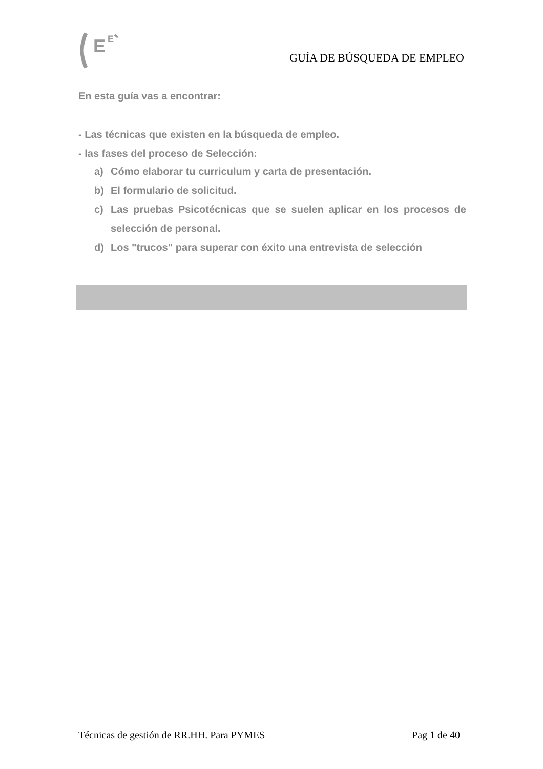E
E
GUÍA DE BÚSQUEDA DE EMPLEO
En esta guía vas a encontrar:
- Las técnicas que existen en la búsqueda de empleo.
- las fases del proceso de Selección:
a) Cómo elaborar tu curriculum y carta de presentación.
b) El formulario de solicitud.
c) Las pruebas Psicotécnicas que se suelen aplicar en los procesos de selección de personal.
d) Los "trucos" para superar con éxito una entrevista de selección
Técnicas de gestión de RR.HH. Para PYMES Pag 1 de 40